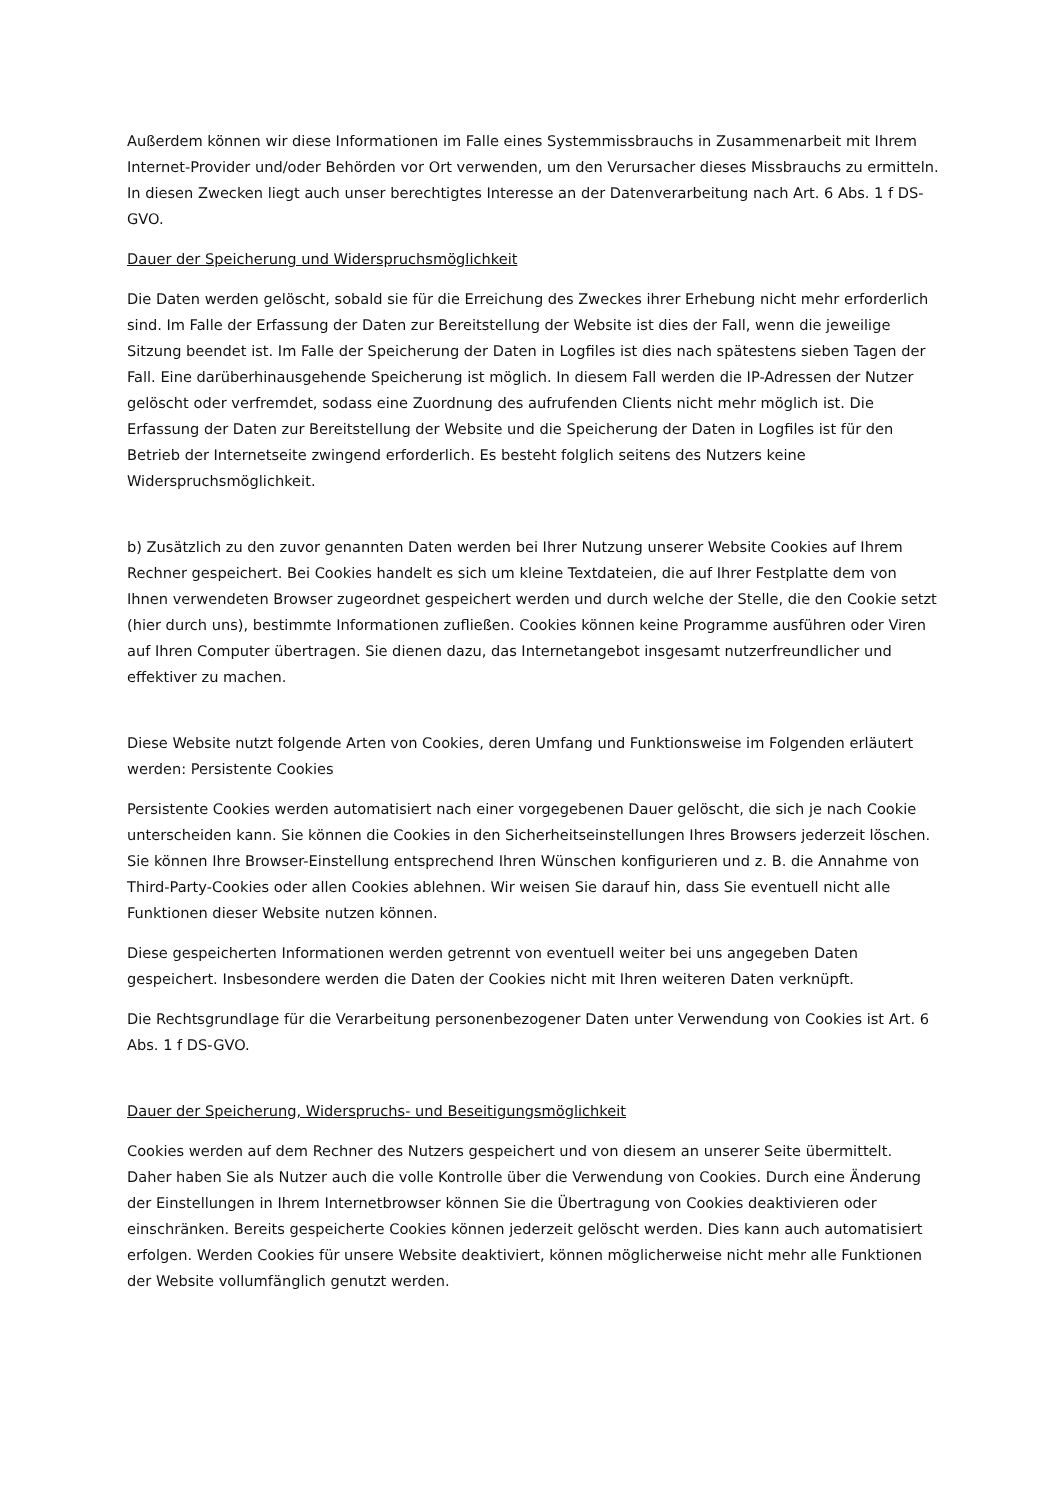Außerdem können wir diese Informationen im Falle eines Systemmissbrauchs in Zusammenarbeit mit Ihrem Internet-Provider und/oder Behörden vor Ort verwenden, um den Verursacher dieses Missbrauchs zu ermitteln. In diesen Zwecken liegt auch unser berechtigtes Interesse an der Datenverarbeitung nach Art. 6 Abs. 1 f DS-GVO.
Dauer der Speicherung und Widerspruchsmöglichkeit
Die Daten werden gelöscht, sobald sie für die Erreichung des Zweckes ihrer Erhebung nicht mehr erforderlich sind. Im Falle der Erfassung der Daten zur Bereitstellung der Website ist dies der Fall, wenn die jeweilige Sitzung beendet ist. Im Falle der Speicherung der Daten in Logfiles ist dies nach spätestens sieben Tagen der Fall. Eine darüberhinausgehende Speicherung ist möglich. In diesem Fall werden die IP-Adressen der Nutzer gelöscht oder verfremdet, sodass eine Zuordnung des aufrufenden Clients nicht mehr möglich ist. Die Erfassung der Daten zur Bereitstellung der Website und die Speicherung der Daten in Logfiles ist für den Betrieb der Internetseite zwingend erforderlich. Es besteht folglich seitens des Nutzers keine Widerspruchsmöglichkeit.
b) Zusätzlich zu den zuvor genannten Daten werden bei Ihrer Nutzung unserer Website Cookies auf Ihrem Rechner gespeichert. Bei Cookies handelt es sich um kleine Textdateien, die auf Ihrer Festplatte dem von Ihnen verwendeten Browser zugeordnet gespeichert werden und durch welche der Stelle, die den Cookie setzt (hier durch uns), bestimmte Informationen zufließen. Cookies können keine Programme ausführen oder Viren auf Ihren Computer übertragen. Sie dienen dazu, das Internetangebot insgesamt nutzerfreundlicher und effektiver zu machen.
Diese Website nutzt folgende Arten von Cookies, deren Umfang und Funktionsweise im Folgenden erläutert werden: Persistente Cookies
Persistente Cookies werden automatisiert nach einer vorgegebenen Dauer gelöscht, die sich je nach Cookie unterscheiden kann. Sie können die Cookies in den Sicherheitseinstellungen Ihres Browsers jederzeit löschen. Sie können Ihre Browser-Einstellung entsprechend Ihren Wünschen konfigurieren und z. B. die Annahme von Third-Party-Cookies oder allen Cookies ablehnen. Wir weisen Sie darauf hin, dass Sie eventuell nicht alle Funktionen dieser Website nutzen können.
Diese gespeicherten Informationen werden getrennt von eventuell weiter bei uns angegeben Daten gespeichert. Insbesondere werden die Daten der Cookies nicht mit Ihren weiteren Daten verknüpft.
Die Rechtsgrundlage für die Verarbeitung personenbezogener Daten unter Verwendung von Cookies ist Art. 6 Abs. 1 f DS-GVO.
Dauer der Speicherung, Widerspruchs- und Beseitigungsmöglichkeit
Cookies werden auf dem Rechner des Nutzers gespeichert und von diesem an unserer Seite übermittelt. Daher haben Sie als Nutzer auch die volle Kontrolle über die Verwendung von Cookies. Durch eine Änderung der Einstellungen in Ihrem Internetbrowser können Sie die Übertragung von Cookies deaktivieren oder einschränken. Bereits gespeicherte Cookies können jederzeit gelöscht werden. Dies kann auch automatisiert erfolgen. Werden Cookies für unsere Website deaktiviert, können möglicherweise nicht mehr alle Funktionen der Website vollumfänglich genutzt werden.